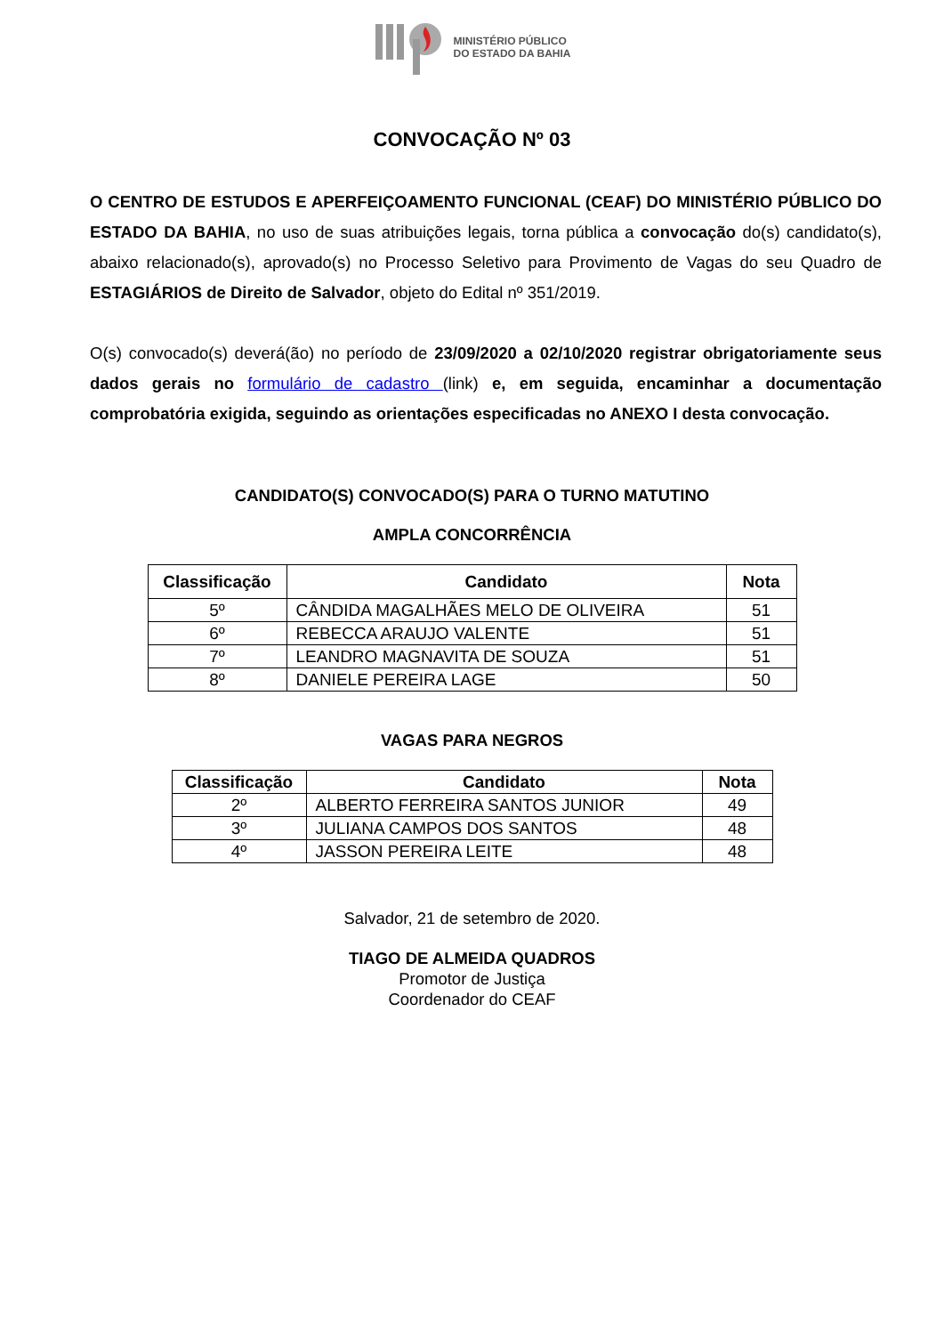MINISTÉRIO PÚBLICO
DO ESTADO DA BAHIA
CONVOCAÇÃO Nº 03
O CENTRO DE ESTUDOS E APERFEIÇOAMENTO FUNCIONAL (CEAF) DO MINISTÉRIO PÚBLICO DO ESTADO DA BAHIA, no uso de suas atribuições legais, torna pública a convocação do(s) candidato(s), abaixo relacionado(s), aprovado(s) no Processo Seletivo para Provimento de Vagas do seu Quadro de ESTAGIÁRIOS de Direito de Salvador, objeto do Edital nº 351/2019.
O(s) convocado(s) deverá(ão) no período de 23/09/2020 a 02/10/2020 registrar obrigatoriamente seus dados gerais no formulário de cadastro (link) e, em seguida, encaminhar a documentação comprobatória exigida, seguindo as orientações especificadas no ANEXO I desta convocação.
CANDIDATO(S) CONVOCADO(S) PARA O TURNO MATUTINO
AMPLA CONCORRÊNCIA
| Classificação | Candidato | Nota |
| --- | --- | --- |
| 5º | CÂNDIDA MAGALHÃES MELO DE OLIVEIRA | 51 |
| 6º | REBECCA ARAUJO VALENTE | 51 |
| 7º | LEANDRO MAGNAVITA DE SOUZA | 51 |
| 8º | DANIELE PEREIRA LAGE | 50 |
VAGAS PARA NEGROS
| Classificação | Candidato | Nota |
| --- | --- | --- |
| 2º | ALBERTO FERREIRA SANTOS JUNIOR | 49 |
| 3º | JULIANA CAMPOS DOS SANTOS | 48 |
| 4º | JASSON PEREIRA LEITE | 48 |
Salvador, 21 de setembro de 2020.
TIAGO DE ALMEIDA QUADROS
Promotor de Justiça
Coordenador do CEAF